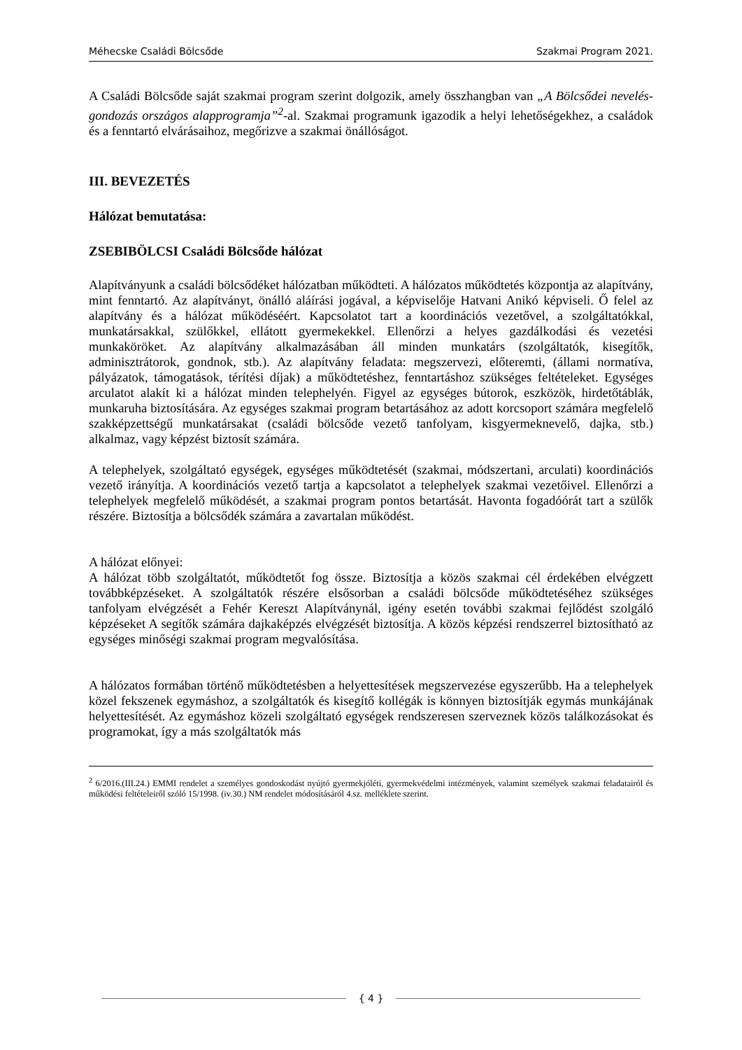Méhecske Családi Bölcsőde Szakmai Program 2021.
A Családi Bölcsőde saját szakmai program szerint dolgozik, amely összhangban van „A Bölcsődei nevelés- gondozás országos alapprogramja”<sup>2</sup>-al. Szakmai programunk igazodik a helyi lehetőségekhez, a családok és a fenntartó elvárásaihoz, megőrizve a szakmai önállóságot.
III. BEVEZETÉS
Hálózat bemutatása:
ZSEBIBÖLCSI Családi Bölcsőde hálózat
Alapítványunk a családi bölcsődéket hálózatban működteti. A hálózatos működtetés központja az alapítvány, mint fenntartó. Az alapítványt, önálló aláírási jogával, a képviselője Hatvani Anikó képviseli. Ő felel az alapítvány és a hálózat működéséért. Kapcsolatot tart a koordinációs vezetővel, a szolgáltatókkal, munkatársakkal, szülőkkel, ellátott gyermekekkel. Ellenőrzi a helyes gazdálkodási és vezetési munkaköröket. Az alapítvány alkalmazásában áll minden munkatárs (szolgáltatók, kisegítők, adminisztrátorok, gondnok, stb.). Az alapítvány feladata: megszervezi, előteremti, (állami normatíva, pályázatok, támogatások, térítési díjak) a működtetéshez, fenntartáshoz szükséges feltételeket. Egységes arculatot alakít ki a hálózat minden telephelyén. Figyel az egységes bútorok, eszközök, hirdetőtáblák, munkaruha biztosítására. Az egységes szakmai program betartásához az adott korcsoport számára megfelelő szakképzettségű munkatársakat (családi bölcsőde vezető tanfolyam, kisgyermeknevelő, dajka, stb.) alkalmaz, vagy képzést biztosít számára.
A telephelyek, szolgáltató egységek, egységes működtetését (szakmai, módszertani, arculati) koordinációs vezető irányítja. A koordinációs vezető tartja a kapcsolatot a telephelyek szakmai vezetőivel. Ellenőrzi a telephelyek megfelelő működését, a szakmai program pontos betartását. Havonta fogadóórát tart a szülők részére. Biztosítja a bölcsődék számára a zavartalan működést.
A hálózat előnyei:
A hálózat több szolgáltatót, működtetőt fog össze. Biztosítja a közös szakmai cél érdekében elvégzett továbbképzéseket. A szolgáltatók részére elsősorban a családi bölcsőde működtetéséhez szükséges tanfolyam elvégzését a Fehér Kereszt Alapítványnál, igény esetén további szakmai fejlődést szolgáló képzéseket A segítők számára dajkaképzés elvégzését biztosítja. A közös képzési rendszerrel biztosítható az egységes minőségi szakmai program megvalósítása.
A hálózatos formában történő működtetésben a helyettesítések megszervezése egyszerűbb. Ha a telephelyek közel fekszenek egymáshoz, a szolgáltatók és kisegítő kollégák is könnyen biztosítják egymás munkájának helyettesítését. Az egymáshoz közeli szolgáltató egységek rendszeresen szerveznek közös találkozásokat és programokat, így a más szolgáltatók más
<sup>2</sup> 6/2016.(III.24.) EMMI rendelet a személyes gondoskodást nyújtó gyermekjóléti, gyermekvédelmi intézmények, valamint személyek szakmai feladatairól és működési feltételeiről szóló 15/1998. (iv.30.) NM rendelet módosításáról 4.sz. melléklete szerint.
{ 4 }